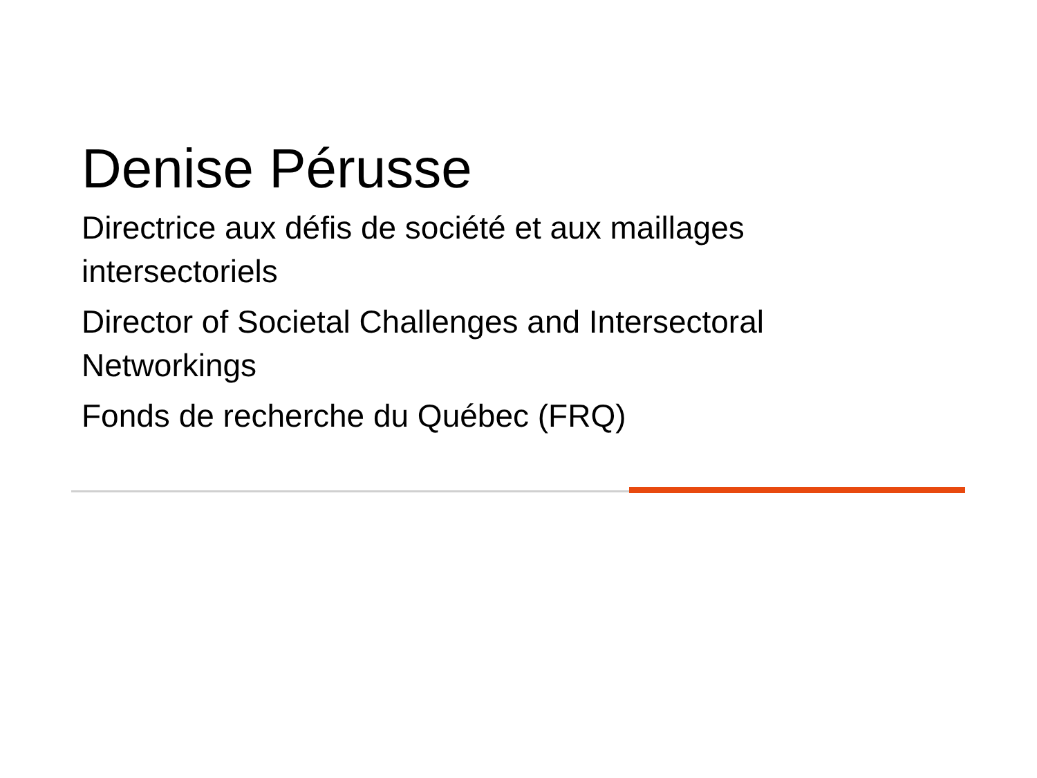Denise Pérusse
Directrice aux défis de société et aux maillages intersectoriels
Director of Societal Challenges and Intersectoral Networkings
Fonds de recherche du Québec (FRQ)